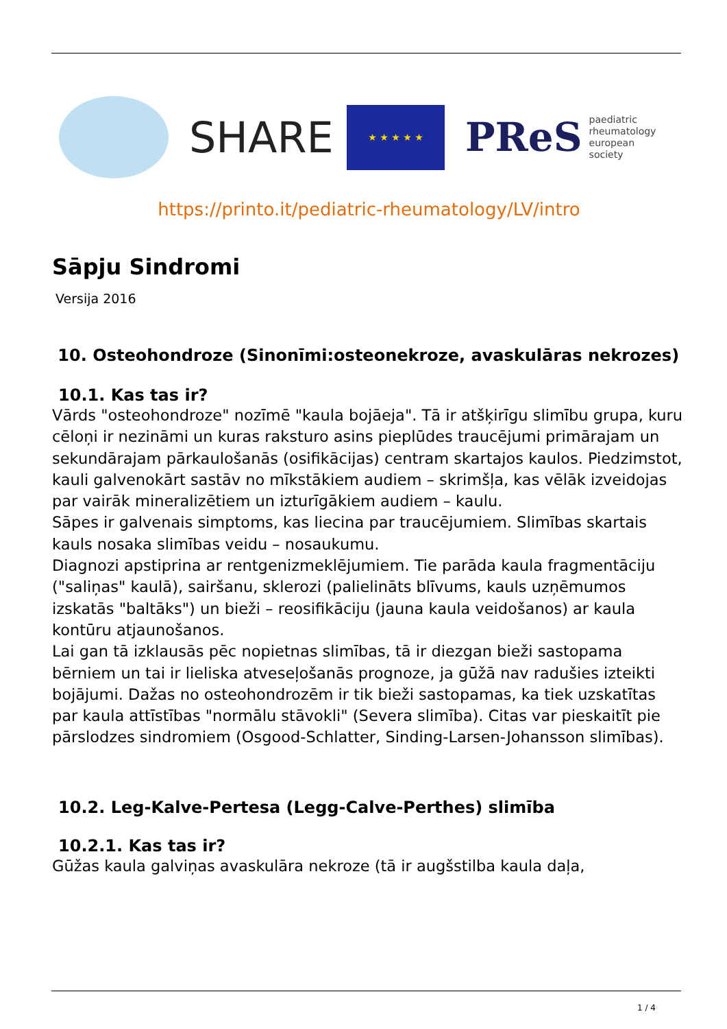SHARE
★ ★ ★ ★ ★
PReS paediatric
rheumatology
european
society
https://printo.it/pediatric-rheumatology/LV/intro
Sāpju Sindromi
Versija 2016
10. Osteohondroze (Sinonīmi:osteonekroze, avaskulāras nekrozes)
10.1. Kas tas ir?
Vārds "osteohondroze" nozīmē "kaula bojāeja". Tā ir atšķirīgu slimību grupa, kuru cēloņi ir nezināmi un kuras raksturo asins pieplūdes traucējumi primārajam un sekundārajam pārkaulošanās (osifikācijas) centram skartajos kaulos. Piedzimstot, kauli galvenokārt sastāv no mīkstākiem audiem – skrimšļa, kas vēlāk izveidojas par vairāk mineralizētiem un izturīgākiem audiem – kaulu.
Sāpes ir galvenais simptoms, kas liecina par traucējumiem. Slimības skartais kauls nosaka slimības veidu – nosaukumu.
Diagnozi apstiprina ar rentgenizmeklējumiem. Tie parāda kaula fragmentāciju ("saliņas" kaulā), sairšanu, sklerozi (palielināts blīvums, kauls uzņēmumos izskatās "baltāks") un bieži – reosifikāciju (jauna kaula veidošanos) ar kaula kontūru atjaunošanos.
Lai gan tā izklausās pēc nopietnas slimības, tā ir diezgan bieži sastopama bērniem un tai ir lieliska atveseļošanās prognoze, ja gūžā nav radušies izteikti bojājumi. Dažas no osteohondrozēm ir tik bieži sastopamas, ka tiek uzskatītas par kaula attīstības "normālu stāvokli" (Severa slimība). Citas var pieskaitīt pie pārslodzes sindromiem (Osgood-Schlatter, Sinding-Larsen-Johansson slimības).
10.2. Leg-Kalve-Pertesa (Legg-Calve-Perthes) slimība
10.2.1. Kas tas ir?
Gūžas kaula galviņas avaskulāra nekroze (tā ir augšstilba kaula daļa,
1 / 4